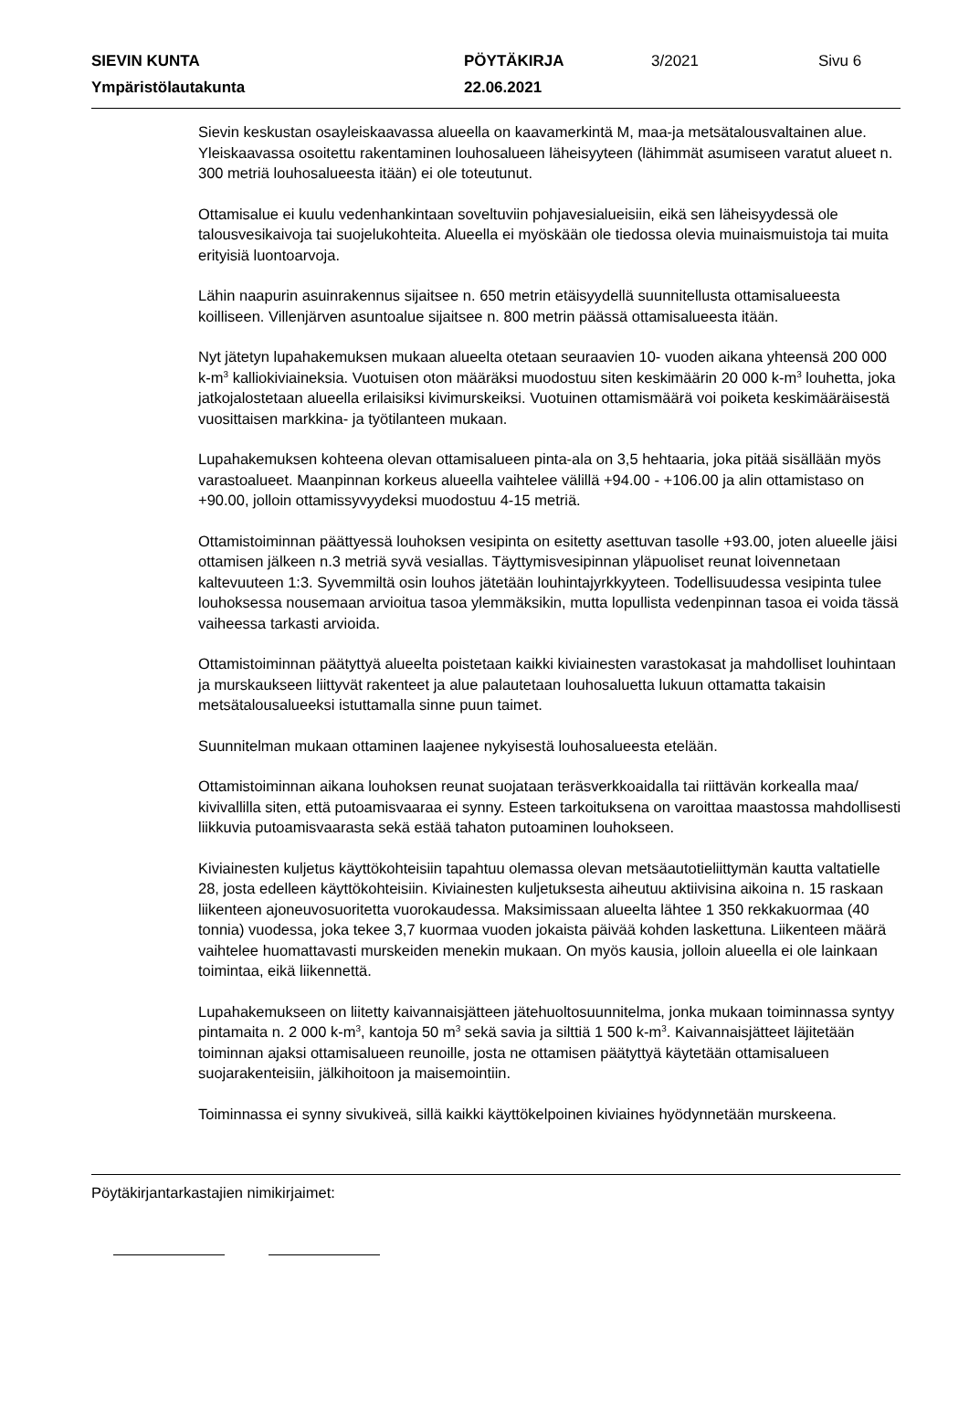SIEVIN KUNTA PÖYTÄKIRJA 3/2021 Sivu 6
Ympäristölautakunta 22.06.2021
Sievin keskustan osayleiskaavassa alueella on kaavamerkintä M, maa-ja metsätalousvaltainen alue. Yleiskaavassa osoitettu rakentaminen louhosalueen läheisyyteen (lähimmät asumiseen varatut alueet n. 300 metriä louhosalueesta itään) ei ole toteutunut.
Ottamisalue ei kuulu vedenhankintaan soveltuviin pohjavesialueisiin, eikä sen läheisyydessä ole talousvesikaivoja tai suojelukohteita. Alueella ei myöskään ole tiedossa olevia muinaismuistoja tai muita erityisiä luontoarvoja.
Lähin naapurin asuinrakennus sijaitsee n. 650 metrin etäisyydellä suunnitellusta ottamisalueesta koilliseen. Villenjärven asuntoalue sijaitsee n. 800 metrin päässä ottamisalueesta itään.
Nyt jätetyn lupahakemuksen mukaan alueelta otetaan seuraavien 10- vuoden aikana yhteensä 200 000 k-m<sup>3</sup> kalliokiviaineksia. Vuotuisen oton määräksi muodostuu siten keskimäärin 20 000 k-m<sup>3</sup> louhetta, joka jatkojalostetaan alueella erilaisiksi kivimurskeiksi. Vuotuinen ottamismäärä voi poiketa keskimääräisestä vuosittaisen markkina- ja työtilanteen mukaan.
Lupahakemuksen kohteena olevan ottamisalueen pinta-ala on 3,5 hehtaaria, joka pitää sisällään myös varastoalueet. Maanpinnan korkeus alueella vaihtelee välillä +94.00 - +106.00 ja alin ottamistaso on +90.00, jolloin ottamissyvyydeksi muodostuu 4-15 metriä.
Ottamistoiminnan päättyessä louhoksen vesipinta on esitetty asettuvan tasolle +93.00, joten alueelle jäisi ottamisen jälkeen n.3 metriä syvä vesiallas. Täyttymisvesipinnan yläpuoliset reunat loivennetaan kaltevuuteen 1:3. Syvemmiltä osin louhos jätetään louhintajyrkkyyteen. Todellisuudessa vesipinta tulee louhoksessa nousemaan arvioitua tasoa ylemmäksikin, mutta lopullista vedenpinnan tasoa ei voida tässä vaiheessa tarkasti arvioida.
Ottamistoiminnan päätyttyä alueelta poistetaan kaikki kiviainesten varastokasat ja mahdolliset louhintaan ja murskaukseen liittyvät rakenteet ja alue palautetaan louhosaluetta lukuun ottamatta takaisin metsätalousalueeksi istuttamalla sinne puun taimet.
Suunnitelman mukaan ottaminen laajenee nykyisestä louhosalueesta etelään.
Ottamistoiminnan aikana louhoksen reunat suojataan teräsverkkoaidalla tai riittävän korkealla maa/ kivivallilla siten, että putoamisvaaraa ei synny. Esteen tarkoituksena on varoittaa maastossa mahdollisesti liikkuvia putoamisvaarasta sekä estää tahaton putoaminen louhokseen.
Kiviainesten kuljetus käyttökohteisiin tapahtuu olemassa olevan metsäautotieliittymän kautta valtatielle 28, josta edelleen käyttökohteisiin. Kiviainesten kuljetuksesta aiheutuu aktiivisina aikoina n. 15 raskaan liikenteen ajoneuvosuoritetta vuorokaudessa. Maksimissaan alueelta lähtee 1 350 rekkakuormaa (40 tonnia) vuodessa, joka tekee 3,7 kuormaa vuoden jokaista päivää kohden laskettuna. Liikenteen määrä vaihtelee huomattavasti murskeiden menekin mukaan. On myös kausia, jolloin alueella ei ole lainkaan toimintaa, eikä liikennettä.
Lupahakemukseen on liitetty kaivannaisjätteen jätehuoltosuunnitelma, jonka mukaan toiminnassa syntyy pintamaita n. 2 000 k-m<sup>3</sup>, kantoja 50 m<sup>3</sup> sekä savia ja silttiä 1 500 k-m<sup>3</sup>. Kaivannaisjätteet läjitetään toiminnan ajaksi ottamisalueen reunoille, josta ne ottamisen päätyttyä käytetään ottamisalueen suojarakenteisiin, jälkihoitoon ja maisemointiin.
Toiminnassa ei synny sivukiveä, sillä kaikki käyttökelpoinen kiviaines hyödynnetään murskeena.
Pöytäkirjantarkastajien nimikirjaimet: